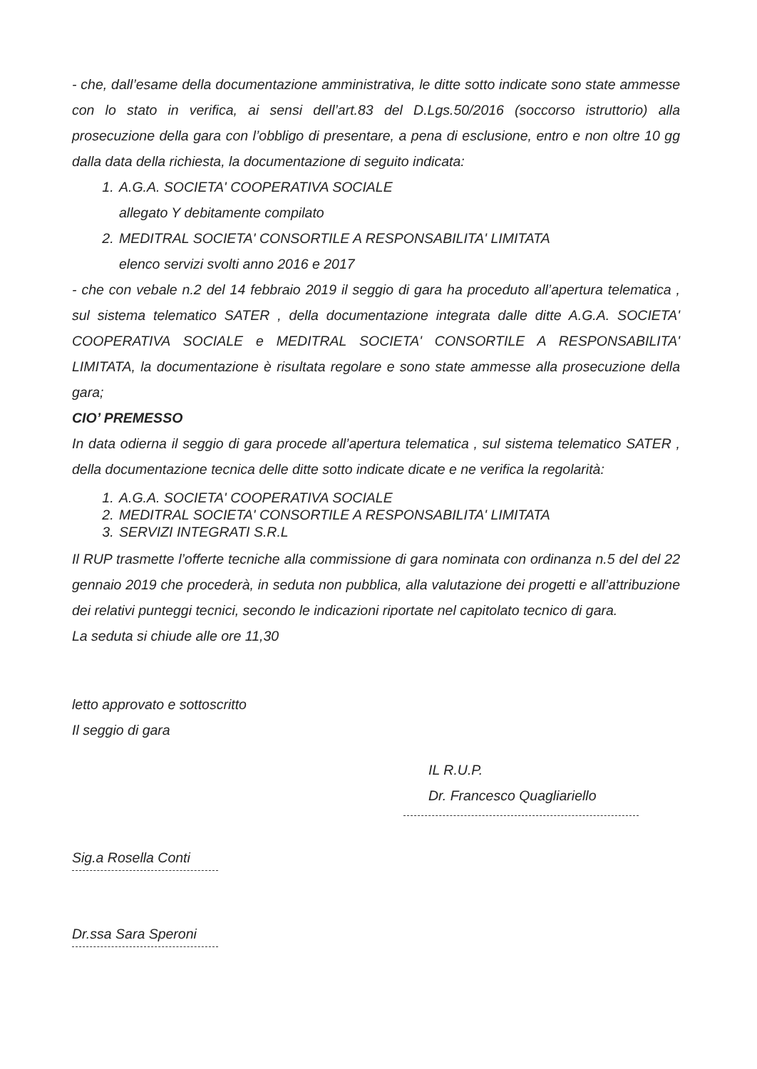- che, dall’esame della documentazione amministrativa, le ditte sotto indicate sono state ammesse con lo stato in verifica, ai sensi dell’art.83 del D.Lgs.50/2016 (soccorso istruttorio) alla prosecuzione della gara con l’obbligo di presentare, a pena di esclusione, entro e non oltre 10 gg dalla data della richiesta, la documentazione di seguito indicata:
1. A.G.A. SOCIETA' COOPERATIVA SOCIALE
allegato Y debitamente compilato
2. MEDITRAL SOCIETA' CONSORTILE A RESPONSABILITA' LIMITATA
elenco servizi svolti anno 2016 e 2017
- che con vebale n.2 del 14 febbraio 2019 il seggio di gara ha proceduto all’apertura telematica , sul sistema telematico SATER , della documentazione integrata dalle ditte A.G.A. SOCIETA' COOPERATIVA SOCIALE e MEDITRAL SOCIETA' CONSORTILE A RESPONSABILITA' LIMITATA, la documentazione è risultata regolare e sono state ammesse alla prosecuzione della gara;
CIO’ PREMESSO
In data odierna il seggio di gara procede all’apertura telematica , sul sistema telematico SATER , della documentazione tecnica delle ditte sotto indicate dicate e ne verifica la regolarità:
1. A.G.A. SOCIETA' COOPERATIVA SOCIALE
2. MEDITRAL SOCIETA' CONSORTILE A RESPONSABILITA' LIMITATA
3. SERVIZI INTEGRATI S.R.L
Il RUP trasmette l’offerte tecniche alla commissione di gara nominata con ordinanza n.5 del del 22 gennaio 2019 che procederà, in seduta non pubblica, alla valutazione dei progetti e all’attribuzione dei relativi punteggi tecnici, secondo le indicazioni riportate nel capitolato tecnico di gara.
La seduta si chiude alle ore 11,30
letto approvato e sottoscritto
Il seggio di gara
IL R.U.P.
Dr. Francesco Quagliariello
Sig.a Rosella Conti
Dr.ssa Sara Speroni